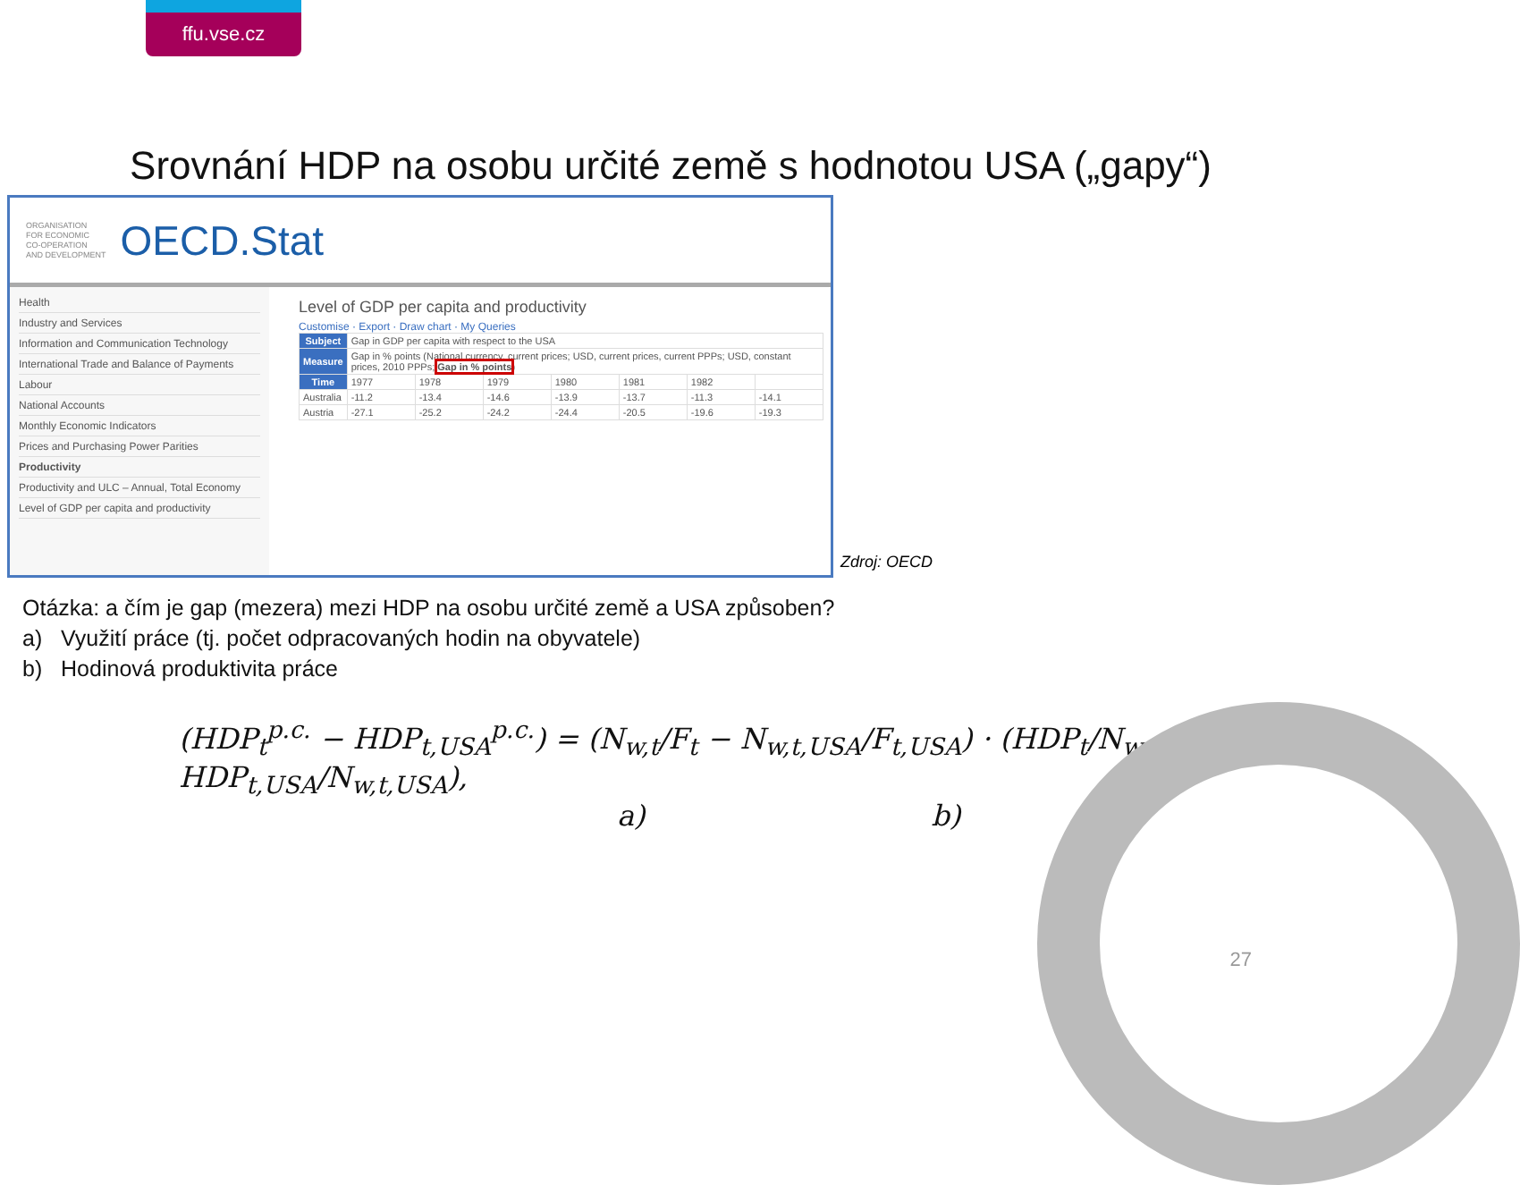ffu.vse.cz
Srovnání HDP na osobu určité země s hodnotou USA („gapy“)
ORGANISATION
FOR ECONOMIC
CO-OPERATION
AND DEVELOPMENT
OECD.Stat
Health
Industry and Services
Information and Communication Technology
International Trade and Balance of Payments
Labour
National Accounts
Monthly Economic Indicators
Prices and Purchasing Power Parities
Productivity
Productivity and ULC – Annual, Total Economy
Level of GDP per capita and productivity
Level of GDP per capita and productivity
Customise · Export · Draw chart · My Queries
| Subject | Gap in GDP per capita with respect to the USA | | | | | | |
| Measure | Gap in % points (National currency, current prices; USD, current prices, current PPPs; USD, constant prices, 2010 PPPs; Gap in % points ) | | | | | | |
| Time | 1977 | 1978 | 1979 | 1980 | 1981 | 1982 | |
| Australia | -11.2 | -13.4 | -14.6 | -13.9 | -13.7 | -11.3 | -14.1 |
| Austria | -27.1 | -25.2 | -24.2 | -24.4 | -20.5 | -19.6 | -19.3 |
Zdroj: OECD
Otázka: a čím je gap (mezera) mezi HDP na osobu určité země a USA způsoben?
a) Využití práce (tj. počet odpracovaných hodin na obyvatele)
b) Hodinová produktivita práce
(HDP<sub>t</sub><sup>p.c.</sup> − HDP<sub>t,USA</sub><sup>p.c.</sup>) = (N<sub>w,t</sub>/F<sub>t</sub> − N<sub>w,t,USA</sub>/F<sub>t,USA</sub>) · (HDP<sub>t</sub>/N<sub>w,t</sub> − HDP<sub>t,USA</sub>/N<sub>w,t,USA</sub>),
a) b)
27